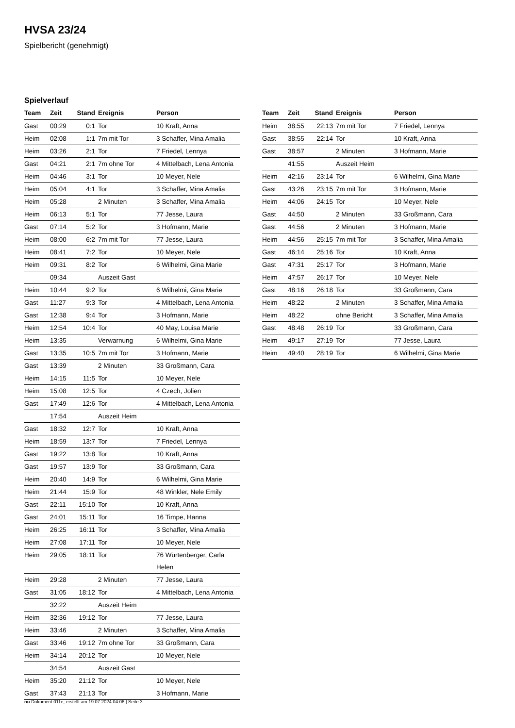HVSA 23/24
Spielbericht (genehmigt)
Spielverlauf
| Team | Zeit | Stand | Ereignis | Person |
| --- | --- | --- | --- | --- |
| Gast | 00:29 | 0:1 | Tor | 10 Kraft, Anna |
| Heim | 02:08 | 1:1 | 7m mit Tor | 3 Schaffer, Mina Amalia |
| Heim | 03:26 | 2:1 | Tor | 7 Friedel, Lennya |
| Gast | 04:21 | 2:1 | 7m ohne Tor | 4 Mittelbach, Lena Antonia |
| Heim | 04:46 | 3:1 | Tor | 10 Meyer, Nele |
| Heim | 05:04 | 4:1 | Tor | 3 Schaffer, Mina Amalia |
| Heim | 05:28 | | 2 Minuten | 3 Schaffer, Mina Amalia |
| Heim | 06:13 | 5:1 | Tor | 77 Jesse, Laura |
| Gast | 07:14 | 5:2 | Tor | 3 Hofmann, Marie |
| Heim | 08:00 | 6:2 | 7m mit Tor | 77 Jesse, Laura |
| Heim | 08:41 | 7:2 | Tor | 10 Meyer, Nele |
| Heim | 09:31 | 8:2 | Tor | 6 Wilhelmi, Gina Marie |
| | 09:34 | | Auszeit Gast | |
| Heim | 10:44 | 9:2 | Tor | 6 Wilhelmi, Gina Marie |
| Gast | 11:27 | 9:3 | Tor | 4 Mittelbach, Lena Antonia |
| Gast | 12:38 | 9:4 | Tor | 3 Hofmann, Marie |
| Heim | 12:54 | 10:4 | Tor | 40 May, Louisa Marie |
| Heim | 13:35 | | Verwarnung | 6 Wilhelmi, Gina Marie |
| Gast | 13:35 | 10:5 | 7m mit Tor | 3 Hofmann, Marie |
| Gast | 13:39 | | 2 Minuten | 33 Großmann, Cara |
| Heim | 14:15 | 11:5 | Tor | 10 Meyer, Nele |
| Heim | 15:08 | 12:5 | Tor | 4 Czech, Jolien |
| Gast | 17:49 | 12:6 | Tor | 4 Mittelbach, Lena Antonia |
| | 17:54 | | Auszeit Heim | |
| Gast | 18:32 | 12:7 | Tor | 10 Kraft, Anna |
| Heim | 18:59 | 13:7 | Tor | 7 Friedel, Lennya |
| Gast | 19:22 | 13:8 | Tor | 10 Kraft, Anna |
| Gast | 19:57 | 13:9 | Tor | 33 Großmann, Cara |
| Heim | 20:40 | 14:9 | Tor | 6 Wilhelmi, Gina Marie |
| Heim | 21:44 | 15:9 | Tor | 48 Winkler, Nele Emily |
| Gast | 22:11 | 15:10 | Tor | 10 Kraft, Anna |
| Gast | 24:01 | 15:11 | Tor | 16 Timpe, Hanna |
| Heim | 26:25 | 16:11 | Tor | 3 Schaffer, Mina Amalia |
| Heim | 27:08 | 17:11 | Tor | 10 Meyer, Nele |
| Heim | 29:05 | 18:11 | Tor | 76 Würtenberger, Carla Helen |
| Heim | 29:28 | | 2 Minuten | 77 Jesse, Laura |
| Gast | 31:05 | 18:12 | Tor | 4 Mittelbach, Lena Antonia |
| | 32:22 | | Auszeit Heim | |
| Heim | 32:36 | 19:12 | Tor | 77 Jesse, Laura |
| Heim | 33:46 | | 2 Minuten | 3 Schaffer, Mina Amalia |
| Gast | 33:46 | 19:12 | 7m ohne Tor | 33 Großmann, Cara |
| Heim | 34:14 | 20:12 | Tor | 10 Meyer, Nele |
| | 34:54 | | Auszeit Gast | |
| Heim | 35:20 | 21:12 | Tor | 10 Meyer, Nele |
| Gast | 37:43 | 21:13 | Tor | 3 Hofmann, Marie |
| Team | Zeit | Stand | Ereignis | Person |
| --- | --- | --- | --- | --- |
| Heim | 38:55 | 22:13 | 7m mit Tor | 7 Friedel, Lennya |
| Gast | 38:55 | 22:14 | Tor | 10 Kraft, Anna |
| Gast | 38:57 | | 2 Minuten | 3 Hofmann, Marie |
| | 41:55 | | Auszeit Heim | |
| Heim | 42:16 | 23:14 | Tor | 6 Wilhelmi, Gina Marie |
| Gast | 43:26 | 23:15 | 7m mit Tor | 3 Hofmann, Marie |
| Heim | 44:06 | 24:15 | Tor | 10 Meyer, Nele |
| Gast | 44:50 | | 2 Minuten | 33 Großmann, Cara |
| Gast | 44:56 | | 2 Minuten | 3 Hofmann, Marie |
| Heim | 44:56 | 25:15 | 7m mit Tor | 3 Schaffer, Mina Amalia |
| Gast | 46:14 | 25:16 | Tor | 10 Kraft, Anna |
| Gast | 47:31 | 25:17 | Tor | 3 Hofmann, Marie |
| Heim | 47:57 | 26:17 | Tor | 10 Meyer, Nele |
| Gast | 48:16 | 26:18 | Tor | 33 Großmann, Cara |
| Heim | 48:22 | | 2 Minuten | 3 Schaffer, Mina Amalia |
| Heim | 48:22 | | ohne Bericht | 3 Schaffer, Mina Amalia |
| Gast | 48:48 | 26:19 | Tor | 33 Großmann, Cara |
| Heim | 49:17 | 27:19 | Tor | 77 Jesse, Laura |
| Heim | 49:40 | 28:19 | Tor | 6 Wilhelmi, Gina Marie |
nu.Dokument 011e, erstellt am 19.07.2024 04:06 | Seite 3